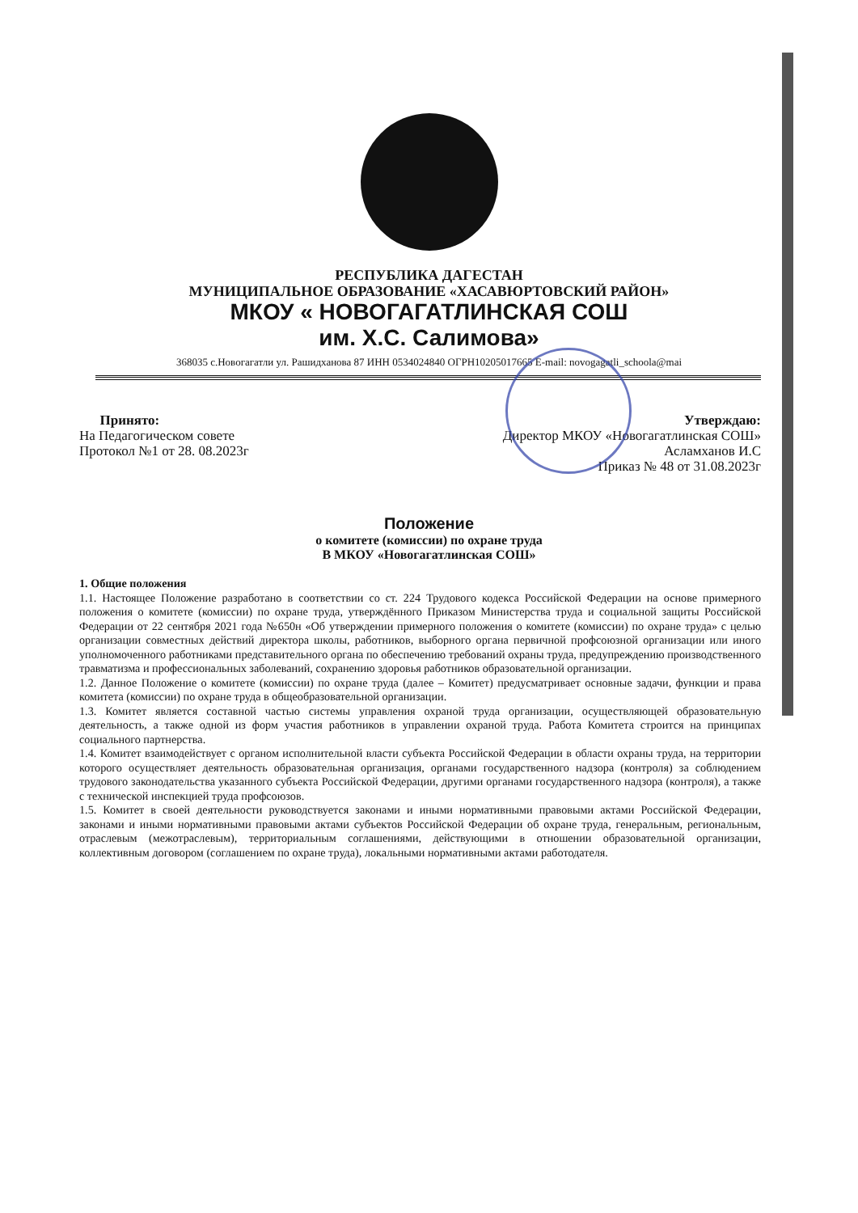РЕСПУБЛИКА ДАГЕСТАН
МУНИЦИПАЛЬНОЕ ОБРАЗОВАНИЕ «ХАСАВЮРТОВСКИЙ РАЙОН»
МКОУ « НОВОГАГАТЛИНСКАЯ СОШ
им. Х.С. Салимова»
368035 с.Новогагатли ул. Рашидханова 87 ИНН 0534024840 ОГРН10205017665 E-mail: novogagatli_schoola@mai
Принято:
На Педагогическом совете
Протокол №1 от 28. 08.2023г
Утверждаю:
Директор МКОУ «Новогагатлинская СОШ»
Асламханов И.С
Приказ № 48 от 31.08.2023г
Положение
о комитете (комиссии) по охране труда
В МКОУ «Новогагатлинская СОШ»
1. Общие положения
1.1. Настоящее Положение разработано в соответствии со ст. 224 Трудового кодекса Российской Федерации на основе примерного положения о комитете (комиссии) по охране труда, утверждённого Приказом Министерства труда и социальной защиты Российской Федерации от 22 сентября 2021 года №650н «Об утверждении примерного положения о комитете (комиссии) по охране труда» с целью организации совместных действий директора школы, работников, выборного органа первичной профсоюзной организации или иного уполномоченного работниками представительного органа по обеспечению требований охраны труда, предупреждению производственного травматизма и профессиональных заболеваний, сохранению здоровья работников образовательной организации.
1.2. Данное Положение о комитете (комиссии) по охране труда (далее – Комитет) предусматривает основные задачи, функции и права комитета (комиссии) по охране труда в общеобразовательной организации.
1.3. Комитет является составной частью системы управления охраной труда организации, осуществляющей образовательную деятельность, а также одной из форм участия работников в управлении охраной труда. Работа Комитета строится на принципах социального партнерства.
1.4. Комитет взаимодействует с органом исполнительной власти субъекта Российской Федерации в области охраны труда, на территории которого осуществляет деятельность образовательная организация, органами государственного надзора (контроля) за соблюдением трудового законодательства указанного субъекта Российской Федерации, другими органами государственного надзора (контроля), а также с технической инспекцией труда профсоюзов.
1.5. Комитет в своей деятельности руководствуется законами и иными нормативными правовыми актами Российской Федерации, законами и иными нормативными правовыми актами субъектов Российской Федерации об охране труда, генеральным, региональным, отраслевым (межотраслевым), территориальным соглашениями, действующими в отношении образовательной организации, коллективным договором (соглашением по охране труда), локальными нормативными актами работодателя.